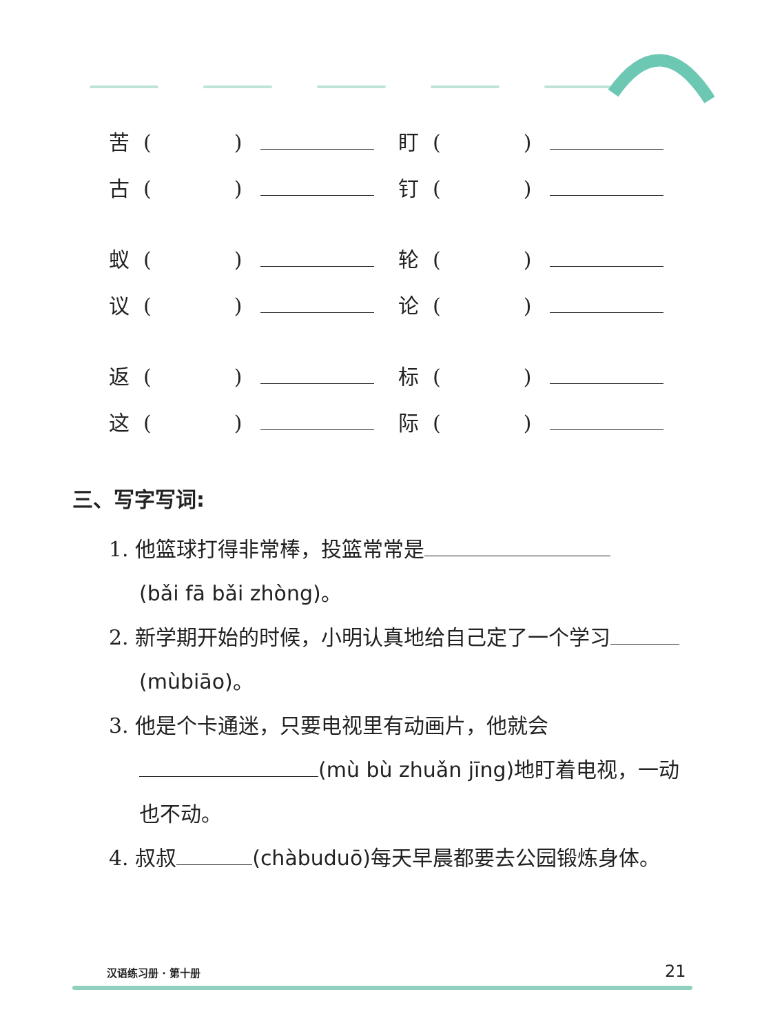苦 (　　　　) 盯 (　　　　)
古 (　　　　) 钉 (　　　　)
蚁 (　　　　) 轮 (　　　　)
议 (　　　　) 论 (　　　　)
返 (　　　　) 标 (　　　　)
这 (　　　　) 际 (　　　　)
三、写字写词:
1. 他篮球打得非常棒，投篮常常是
(bǎi fā bǎi zhòng)。
2. 新学期开始的时候，小明认真地给自己定了一个学习 (mùbiāo)。
3. 他是个卡通迷，只要电视里有动画片，他就会 (mù bù zhuǎn jīng) 地盯着电视，一动也不动。
4. 叔叔 (chàbuduō) 每天早晨都要去公园锻炼身体。
汉语练习册 · 第十册 21